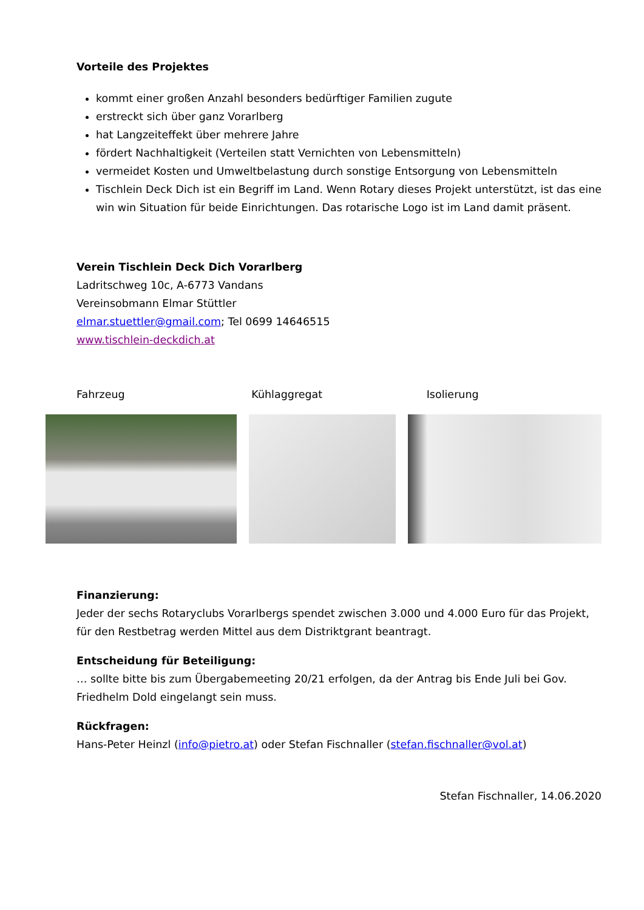Vorteile des Projektes
kommt einer großen Anzahl besonders bedürftiger Familien zugute
erstreckt sich über ganz Vorarlberg
hat Langzeiteffekt über mehrere Jahre
fördert Nachhaltigkeit (Verteilen statt Vernichten von Lebensmitteln)
vermeidet Kosten und Umweltbelastung durch sonstige Entsorgung von Lebensmitteln
Tischlein Deck Dich ist ein Begriff im Land. Wenn Rotary dieses Projekt unterstützt, ist das eine win win Situation für beide Einrichtungen. Das rotarische Logo ist im Land damit präsent.
Verein Tischlein Deck Dich Vorarlberg
Ladritschweg 10c, A-6773 Vandans
Vereinsobmann Elmar Stüttler
elmar.stuettler@gmail.com; Tel 0699 14646515
www.tischlein-deckdich.at
Fahrzeug Kühlaggregat Isolierung
Finanzierung:
Jeder der sechs Rotaryclubs Vorarlbergs spendet zwischen 3.000 und 4.000 Euro für das Projekt, für den Restbetrag werden Mittel aus dem Distriktgrant beantragt.
Entscheidung für Beteiligung:
… sollte bitte bis zum Übergabemeeting 20/21 erfolgen, da der Antrag bis Ende Juli bei Gov. Friedhelm Dold eingelangt sein muss.
Rückfragen:
Hans-Peter Heinzl (info@pietro.at) oder Stefan Fischnaller (stefan.fischnaller@vol.at)
Stefan Fischnaller, 14.06.2020